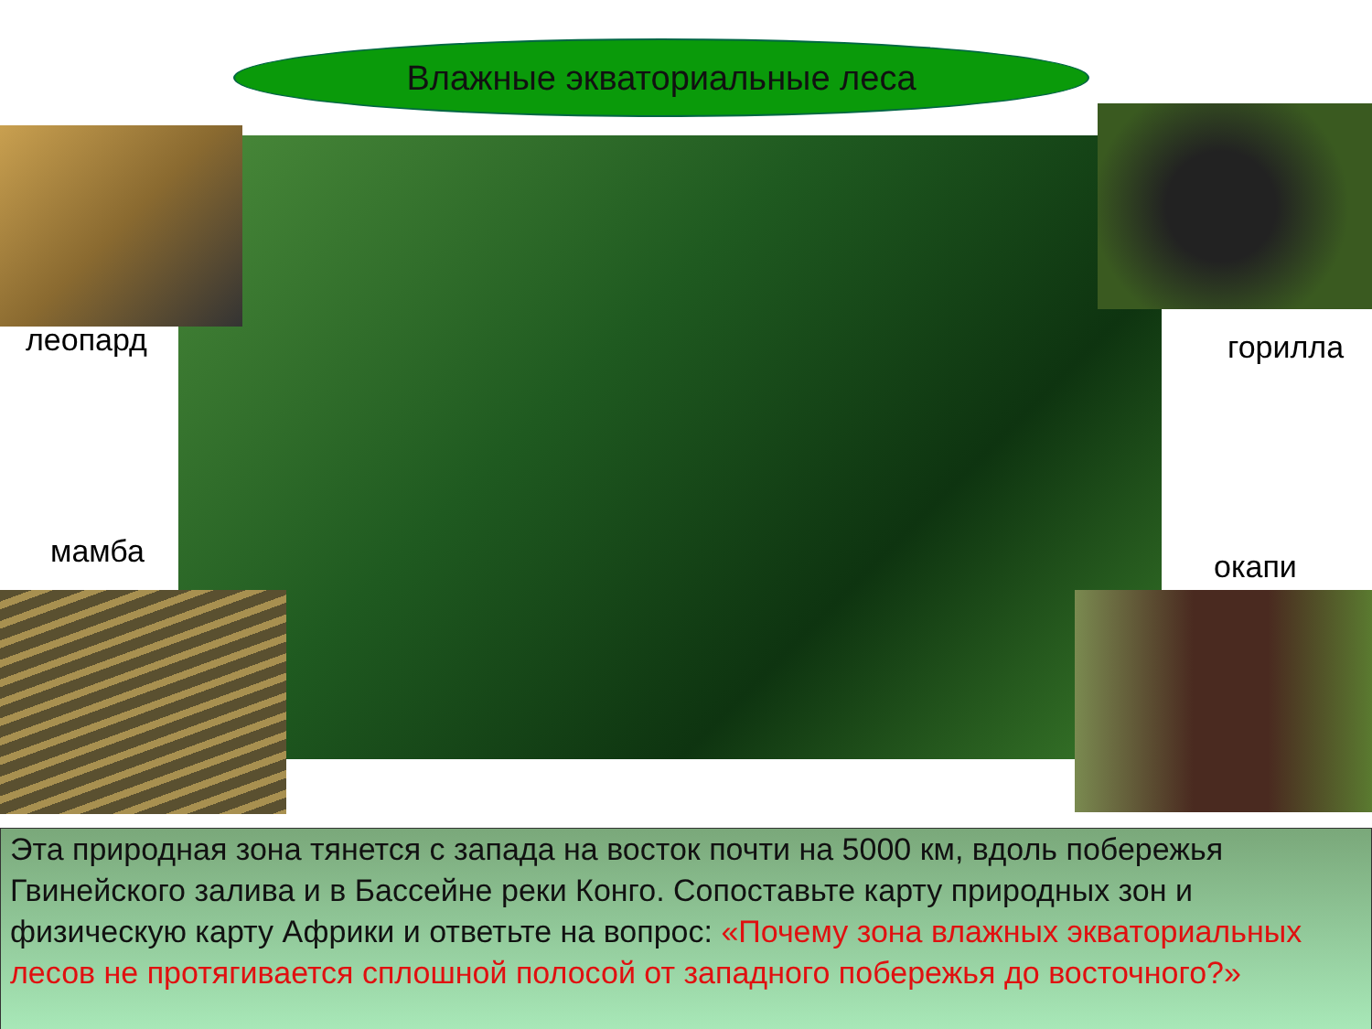Влажные экваториальные леса
леопард горилла
мамба окапи
Эта природная зона тянется с запада на восток почти на 5000 км, вдоль побережья Гвинейского залива и в Бассейне реки Конго. Сопоставьте карту природных зон и физическую карту Африки и ответьте на вопрос: «Почему зона влажных экваториальных лесов не протягивается сплошной полосой от западного побережья до восточного?»